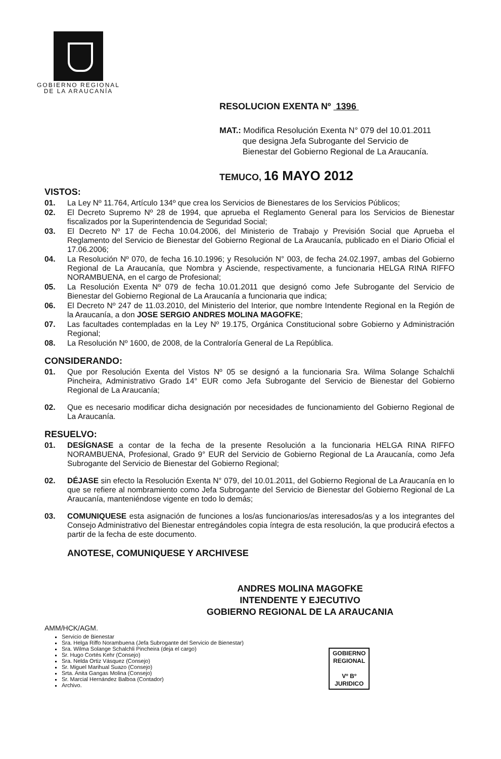GOBIERNO REGIONAL
DE LA ARAUCANÍA
RESOLUCION EXENTA Nº 1396
MAT.: Modifica Resolución Exenta N° 079 del 10.01.2011
que designa Jefa Subrogante del Servicio de
Bienestar del Gobierno Regional de La Araucanía.
TEMUCO, 16 MAYO 2012
VISTOS:
01. La Ley Nº 11.764, Artículo 134º que crea los Servicios de Bienestares de los Servicios Públicos;
02. El Decreto Supremo Nº 28 de 1994, que aprueba el Reglamento General para los Servicios de Bienestar fiscalizados por la Superintendencia de Seguridad Social;
03. El Decreto Nº 17 de Fecha 10.04.2006, del Ministerio de Trabajo y Previsión Social que Aprueba el Reglamento del Servicio de Bienestar del Gobierno Regional de La Araucanía, publicado en el Diario Oficial el 17.06.2006;
04. La Resolución Nº 070, de fecha 16.10.1996; y Resolución N° 003, de fecha 24.02.1997, ambas del Gobierno Regional de La Araucanía, que Nombra y Asciende, respectivamente, a funcionaria HELGA RINA RIFFO NORAMBUENA, en el cargo de Profesional;
05. La Resolución Exenta Nº 079 de fecha 10.01.2011 que designó como Jefe Subrogante del Servicio de Bienestar del Gobierno Regional de La Araucanía a funcionaria que indica;
06. El Decreto Nº 247 de 11.03.2010, del Ministerio del Interior, que nombre Intendente Regional en la Región de la Araucanía, a don JOSE SERGIO ANDRES MOLINA MAGOFKE;
07. Las facultades contempladas en la Ley Nº 19.175, Orgánica Constitucional sobre Gobierno y Administración Regional;
08. La Resolución Nº 1600, de 2008, de la Contraloría General de La República.
CONSIDERANDO:
01. Que por Resolución Exenta del Vistos Nº 05 se designó a la funcionaria Sra. Wilma Solange Schalchli Pincheira, Administrativo Grado 14° EUR como Jefa Subrogante del Servicio de Bienestar del Gobierno Regional de La Araucanía;
02. Que es necesario modificar dicha designación por necesidades de funcionamiento del Gobierno Regional de La Araucanía.
RESUELVO:
01. DESÍGNASE a contar de la fecha de la presente Resolución a la funcionaria HELGA RINA RIFFO NORAMBUENA, Profesional, Grado 9° EUR del Servicio de Gobierno Regional de La Araucanía, como Jefa Subrogante del Servicio de Bienestar del Gobierno Regional;
02. DÉJASE sin efecto la Resolución Exenta N° 079, del 10.01.2011, del Gobierno Regional de La Araucanía en lo que se refiere al nombramiento como Jefa Subrogante del Servicio de Bienestar del Gobierno Regional de La Araucanía, manteniéndose vigente en todo lo demás;
03. COMUNIQUESE esta asignación de funciones a los/as funcionarios/as interesados/as y a los integrantes del Consejo Administrativo del Bienestar entregándoles copia íntegra de esta resolución, la que producirá efectos a partir de la fecha de este documento.
ANOTESE, COMUNIQUESE Y ARCHIVESE
ANDRES MOLINA MAGOFKE
INTENDENTE Y EJECUTIVO
GOBIERNO REGIONAL DE LA ARAUCANIA
AMM/HCK/AGM.
Servicio de Bienestar
Sra. Helga Riffo Norambuena (Jefa Subrogante del Servicio de Bienestar)
Sra. Wilma Solange Schalchli Pincheira (deja el cargo)
Sr. Hugo Cortés Kehr (Consejo)
Sra. Nelda Ortiz Vásquez (Consejo)
Sr. Miguel Marihual Suazo (Consejo)
Srta. Anita Gangas Molina (Consejo)
Sr. Marcial Hernández Balboa (Contador)
Archivo.
GOBIERNO
REGIONAL
Vº Bº
JURIDICO